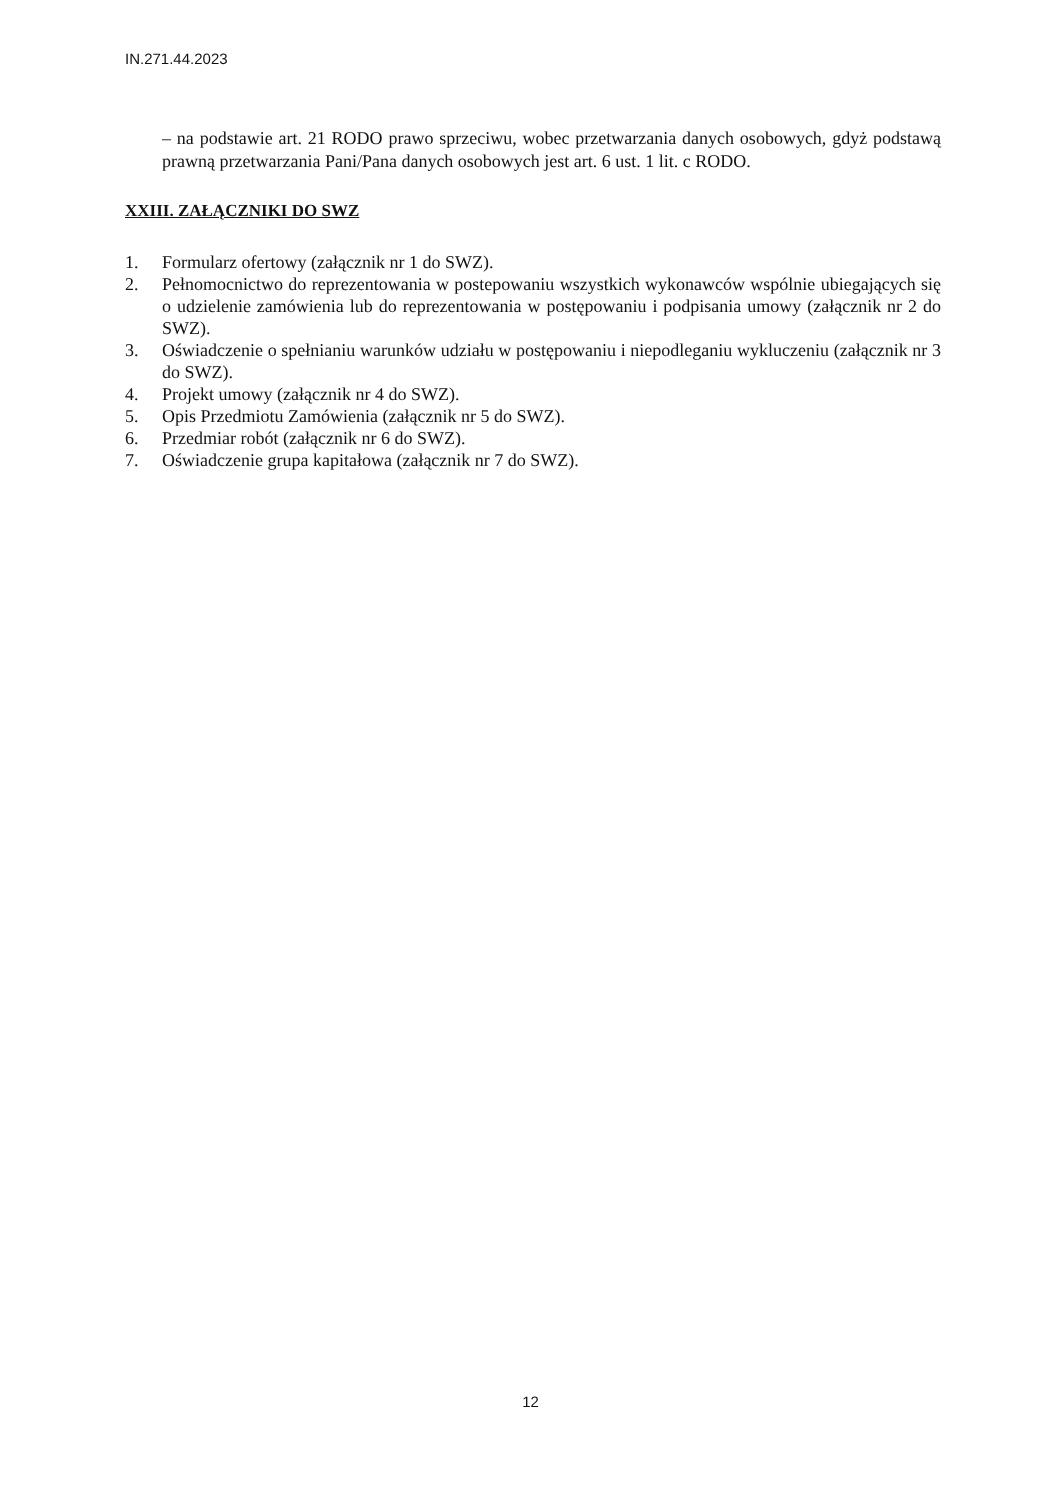IN.271.44.2023
– na podstawie art. 21 RODO prawo sprzeciwu, wobec przetwarzania danych osobowych, gdyż podstawą prawną przetwarzania Pani/Pana danych osobowych jest art. 6 ust. 1 lit. c RODO.
XXIII. ZAŁĄCZNIKI DO SWZ
1. Formularz ofertowy (załącznik nr 1 do SWZ).
2. Pełnomocnictwo do reprezentowania w postepowaniu wszystkich wykonawców wspólnie ubiegających się o udzielenie zamówienia lub do reprezentowania w postępowaniu i podpisania umowy (załącznik nr 2 do SWZ).
3. Oświadczenie o spełnianiu warunków udziału w postępowaniu i niepodleganiu wykluczeniu (załącznik nr 3 do SWZ).
4. Projekt umowy (załącznik nr 4 do SWZ).
5. Opis Przedmiotu Zamówienia (załącznik nr 5 do SWZ).
6. Przedmiar robót (załącznik nr 6 do SWZ).
7. Oświadczenie grupa kapitałowa (załącznik nr 7 do SWZ).
12